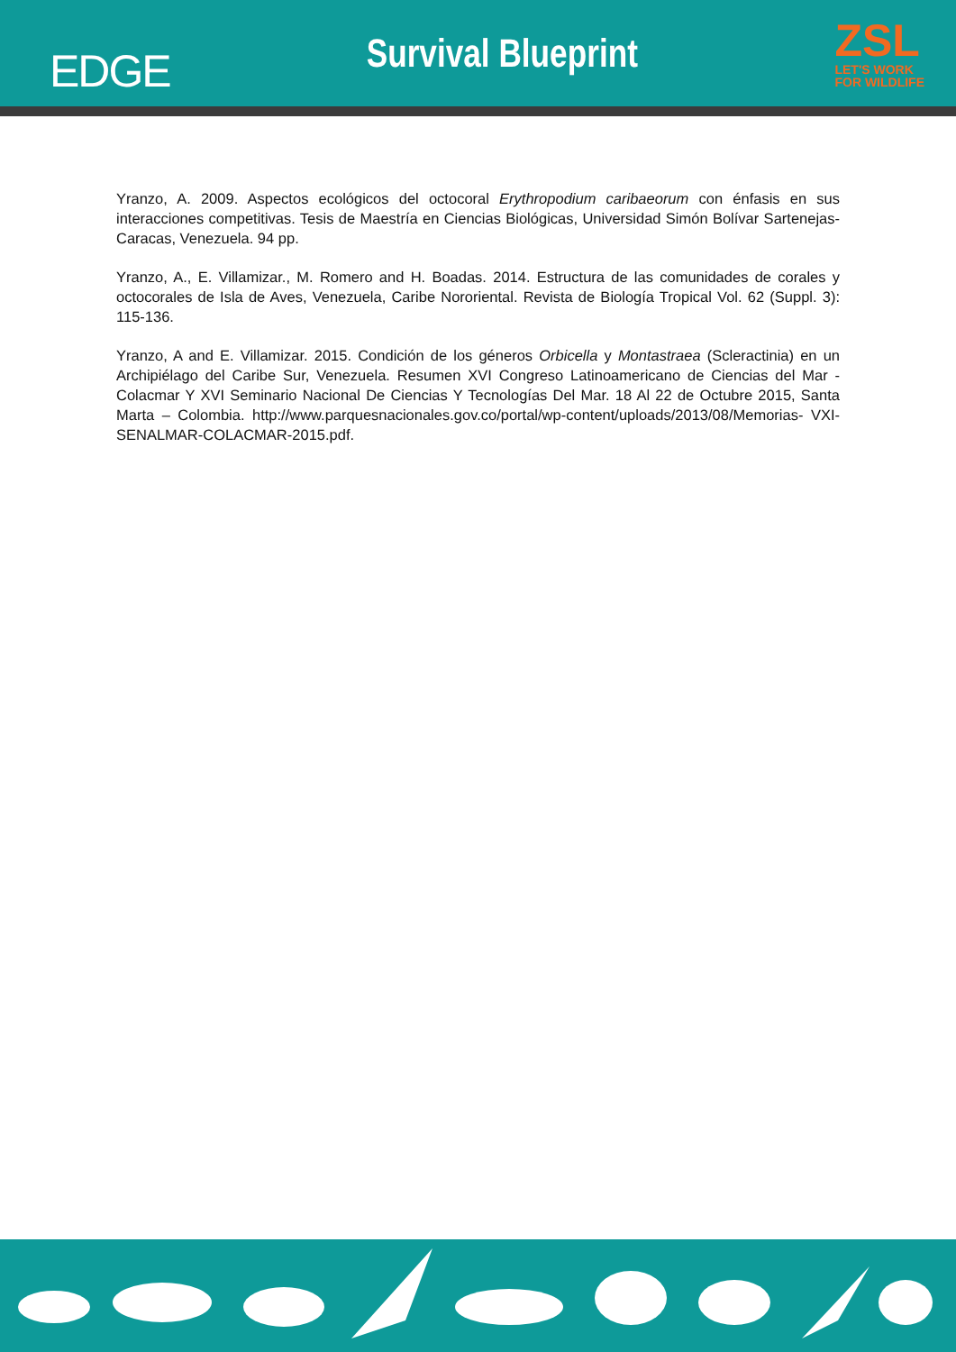EDGE
Survival Blueprint
ZSL
LET'S WORK
FOR WILDLIFE
Yranzo, A. 2009. Aspectos ecológicos del octocoral Erythropodium caribaeorum con énfasis en sus interacciones competitivas. Tesis de Maestría en Ciencias Biológicas, Universidad Simón Bolívar Sartenejas-Caracas, Venezuela. 94 pp.
Yranzo, A., E. Villamizar., M. Romero and H. Boadas. 2014. Estructura de las comunidades de corales y octocorales de Isla de Aves, Venezuela, Caribe Nororiental. Revista de Biología Tropical Vol. 62 (Suppl. 3): 115-136.
Yranzo, A and E. Villamizar. 2015. Condición de los géneros Orbicella y Montastraea (Scleractinia) en un Archipiélago del Caribe Sur, Venezuela. Resumen XVI Congreso Latinoamericano de Ciencias del Mar - Colacmar Y XVI Seminario Nacional De Ciencias Y Tecnologías Del Mar. 18 Al 22 de Octubre 2015, Santa Marta – Colombia. http://www.parquesnacionales.gov.co/portal/wp-content/uploads/2013/08/Memorias- VXI-SENALMAR-COLACMAR-2015.pdf.